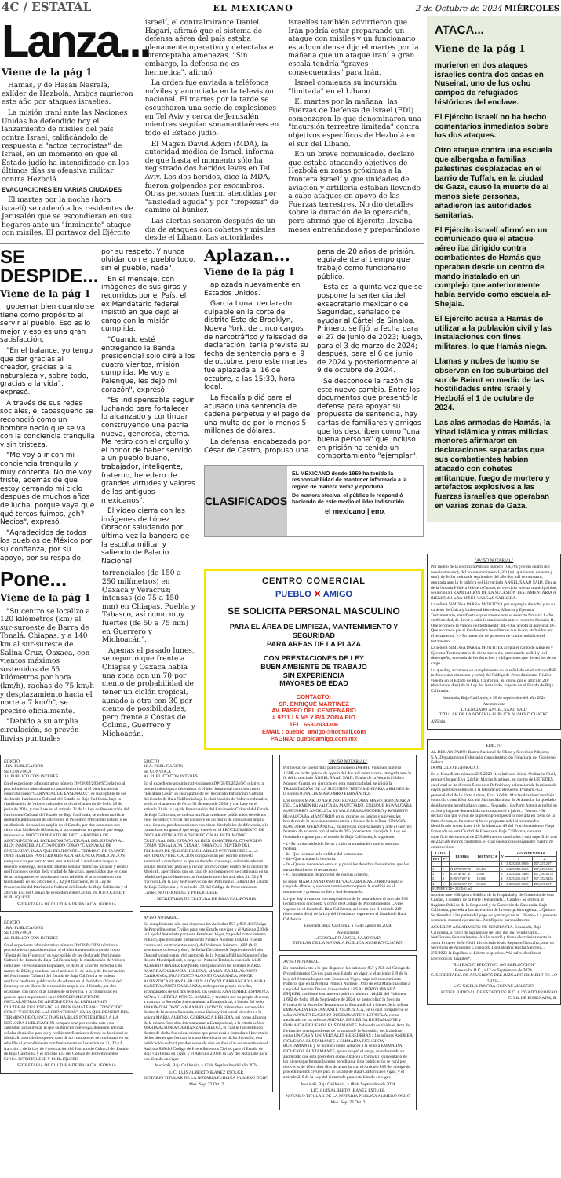4C / ESTATAL EL MEXICANO 2 de Octubre de 2024 MIÉRCOLES
Lanza...
Viene de la pág 1
Hamás, y de Hasán Nasralá, exlíder de Hezbolá. Ambos murieron este año por ataques israelíes.
La misión iraní ante las Naciones Unidas ha defendido hoy el lanzamiento de misiles del país contra Israel, calificándolo de respuesta a "actos terroristas" de Israel, en un momento en que el Estado judío ha intensificado en los últimos días su ofensiva militar contra Hezbolá.
EVACUACIONES EN VARIAS CIUDADES
El martes por la noche (hora israelí) se ordenó a los residentes de Jerusalén que se escondieran en sus hogares ante un "inminente" ataque con misiles. El portavoz del Ejército israelí, el contralmirante Daniel Hagari, afirmó que el sistema de defensa aérea del país estaba plenamente operativo y detectaba e interceptaba amenazas. "Sin embargo, la defensa no es hermética", afirmó.
La orden fue enviada a teléfonos móviles y anunciada en la televisión nacional. El martes por la tarde se escucharon una serie de explosiones en Tel Aviv y cerca de Jerusalén mientras seguían sonanantiaéreas en todo el Estado judío.
El Magen David Adom (MDA), la autoridad médica de Israel, informa de que hasta el momento sólo ha registrado dos heridos leves en Tel Aviv. Los dos heridos, dice la MDA, fueron golpeados por escombros. Otras personas fueron atendidas por "ansiedad aguda" y por "tropezar" de camino al búnker.
Las alertas sonaron después de un día de ataques con cohetes y misiles desde el Líbano. Las autoridades israelíes también advirtieron que Irán podría estar preparando un ataque con misiles y un funcionario estadounidense dijo el martes por la mañana que un ataque iraní a gran escala tendría "graves consecuencias" para Irán.
Israel comienza su incursión "limitada" en el Líbano
El martes por la mañana, las Fuerzas de Defensa de Israel (FDI) comenzaron lo que denominaron una "incursión terrestre limitada" contra objetivos específicos de Hezbolá en el sur del Líbano.
En un breve comunicado, declaró que estaba atacando objetivos de Hezbolá en zonas próximas a la frontera israelí y que unidades de aviación y artillería estaban llevando a cabo ataques en apoyo de las Fuerzas terrestres. No dio detalles sobre la duración de la operación, pero afirmó que el Ejército llevaba meses entrenándose y preparándose.
SE DESPIDE...
Viene de la pág 1
gobernar bien cuando se tiene como propósito el servir al pueblo. Eso es lo mejor y eso es una gran satisfacción.
"En el balance, yo tengo que dar gracias al creador, gracias a la naturaleza y, sobre todo, gracias a la vida", expresó.
A través de sus redes sociales, el tabasqueño se reconoció como un hombre necio que se va con la conciencia tranquila y sin tristeza.
"Me voy a ir con mi conciencia tranquila y muy contenta. No me voy triste, además de que estoy cerrando mi ciclo después de muchos años de lucha, porque vaya que qué tercos fuimos, ¿eh? Necios", expresó.
"Agradecidos de todos los pueblos de México por su confianza, por su apoyo, por su respaldo, por su respeto. Y nunca olvidar con el pueblo todo, sin el pueblo, nada".
En el mensaje, con imágenes de sus giras y recorridos por el País, el ex Mandatario federal insistió en que dejó el cargo con la misión cumplida.
"Cuando esté entregando la Banda presidencial solo diré a los cuatro vientos, misión cumplida. Me voy a Palenque, les dejo mi corazón", expresó.
"Es indispensable seguir luchando para fortalecer lo alcanzado y continuar construyendo una patria nueva, generosa, eterna. Me retiro con el orgullo y el honor de haber servido a un pueblo bueno, trabajador, inteligente, fraterno, heredero de grandes virtudes y valores de los antiguos mexicanos".
El video cierra con las imágenes de López Obrador saludando por última vez la bandera de la escolta militar y saliendo de Palacio Nacional.
Aplazan...
Viene de la pág 1
aplazada nuevamente en Estados Unidos.
García Luna, declarado culpable en la corte del distrito Este de Brooklyn, Nueva York, de cinco cargos de narcotráfico y falsedad de declaración, tenía prevista su fecha de sentencia para el 9 de octubre, pero este martes fue aplazada al 16 de octubre, a las 15:30, hora local.
La fiscalía pidió para el acusado una sentencia de cadena perpetua y el pago de una multa de por lo menos 5 millones de dólares.
La defensa, encabezada por César de Castro, propuso una pena de 20 años de prisión, equivalente al tiempo que trabajó como funcionario público.
Esta es la quinta vez que se pospone la sentencia del exsecretario mexicano de Seguridad, señalado de ayudar al Cártel de Sinaloa. Primero, se fijó la fecha para el 27 de junio de 2023; luego, para el 3 de marzo de 2024; después, para el 6 de junio de 2024 y posteriormente al 9 de octubre de 2024.
Se desconoce la razón de este nuevo cambio. Entre los documentos que presentó la defensa para apoyar su propuesta de sentencia, hay cartas de familiares y amigos que los describen como "una buena persona" que incluso en prisión ha tenido un comportamiento "ejemplar".
CLASIFICADOS
EL MEXICANO desde 1959 ha tenido la responsabilidad de mantener informada a la región de manera veraz y oportuna.
De manera efeciva, el público le respondió haciendo de este medio el líder indiscutido.
el mexicano | emx
Pone...
Viene de la pág 1
"Su centro se localizó a 120 kilómetros (km) al sur-suroeste de Barra de Tonalá, Chiapas, y a 140 km al sur-sureste de Salina Cruz, Oaxaca, con vientos máximos sostenidos de 55 kilómetros por hora (km/h), rachas de 75 km/h y desplazamiento hacia el norte a 7 km/h", se precisó oficialmente.
"Debido a su amplia circulación, se prevén lluvias puntuales torrenciales (de 150 a 250 milímetros) en Oaxaca y Veracruz; intensas (de 75 a 150 mm) en Chiapas, Puebla y Tabasco, así como muy fuertes (de 50 a 75 mm) en Guerrero y Michoacán".
Apenas el pasado lunes, se reportó que frente a Chiapas y Oaxaca había una zona con un 70 por ciento de probabilidad de tener un ciclón tropical, aunado a otra con 30 por ciento de posibilidades, pero frente a Costas de Colima, Guerrero y Michoacán.
CENTRO COMERCIAL
PUEBLO ✕ AMIGO
SE SOLICITA PERSONAL MASCULINO
PARA EL ÁREA DE LIMPIEZA, MANTENIMIENTO Y SEGURIDAD
PARA AREAS DE LA PLAZA
CON PRESTACIONES DE LEY
BUEN AMBIENTE DE TRABAJO
SIN EXPERIENCIA
MAYORES DE EDAD
CONTACTO:
SR. ENRIQUE MARTINEZ
AV. PASEO DEL CENTENARIO
# 9211 L5 M5 Y P/A ZONA RIO
TEL. 663-2034306
EMAIL : pueblo_amigo@hotmail.com
PAGINA: puebloamigo.com.mx
EDICTO
1RA. PUBLICACION
SE CONVOCA
AL PUBLICO CON INTERES
En el expediente administrativo número DPCP/02/2024/SC relativo al procedimiento administrativo para determinar si el bien inmaterial conocido como "CARNAVAL DE ENSENADA", es susceptible de ser declarado Patrimonio Cultural del Estado de Baja California bajo la clasificación de Valores culturales se dictó el acuerdo de fecha 18 de junio de 2024, y con base en el artículo 31 de la Ley de Preservación del Patrimonio Cultural del Estado de Baja California, se ordena notificar mediante publicación de edictos en el Periódico Oficial del Estado y en un diario de circulación amplia en el Estado, por dos ocasiones con cinco días hábiles de diferencia, a la comunidad en general que tenga interés en el PROCEDIMIENTO DE DECLARATORIA DE ADSCRIPCION AL PATRIMONIO CULTURAL DEL ESTADO AL BIEN INMATERIAL CONOCIDO COMO "CARNAVAL DE ENSENADA", PARA QUE DENTRO DEL TERMINO DE QUINCE DIAS HABILES POSTERIORES A LA SEGUNDA PUBLICACION comparezcan por escrito ante esta autoridad a manifestar lo que su derecho convenga, debiendo además señalar domicilio para oír y recibir notificaciones dentro de la ciudad de Mexicali, apercibidos que en caso de no comparecer se continuará en su rebeldía el procedimiento con fundamento en los artículos 31, 32 y 8 fracción I, de la Ley de Preservación del Patrimonio Cultural del Estado de Baja California y el artículo 133 del Código de Procedimientos Civiles. NOTIFIQUESE Y PUBLIQUESE.
SECRETARIA DE CULTURA DE BAJA CALIFORNIA
EDICTO
1RA. PUBLICACION
SE CONVOCA
AL PUBLICO CON INTERES
En el expediente administrativo número DPCP/01/2024 relativo al procedimiento para determinar si el bien inmaterial conocido como "Fiesta de las Fronteras" es susceptible de ser declarado Patrimonio Cultural del Estado de Baja California bajo la clasificación de Valores culturales - Festividades Populares, se dictó el acuerdo de fecha 1 de marzo de 2024, y con base en el artículo 31 de la Ley de Preservación del Patrimonio Cultural del Estado de Baja California, se ordena notificar mediante publicación de edictos en el Periódico Oficial del Estado y en un diario de circulación amplia en el Estado, por dos ocasiones con cinco días hábiles de diferencia, a la comunidad en general que tenga interés en el PROCEDIMIENTO DE DECLARATORIA DE ADSCRIPCION AL PATRIMONIO CULTURAL DEL ESTADO AL BIEN INMATERIAL CONOCIDO COMO "FIESTA DE LAS FRONTERAS", PARA QUE DENTRO DEL TERMINO DE QUINCE DIAS HABILES POSTERIORES A LA SEGUNDA PUBLICACION comparezcan por escrito ante esta autoridad a manifestar lo que su derecho convenga, debiendo además señalar domicilio para oír y recibir notificaciones dentro de la ciudad de Mexicali, apercibidos que en caso de no comparecer se continuará en su rebeldía el procedimiento con fundamento en los artículos 31, 32 y 8 fracción I, de la Ley de Preservación del Patrimonio Cultural del Estado de Baja California y el artículo 133 del Código de Procedimientos Civiles. NOTIFIQUESE Y PUBLIQUESE.
SECRETARIA DE CULTURA DE BAJA CALIFORNIA
EDICTO
1RA. PUBLICACION
SE CONVOCA
AL PUBLICO CON INTERES
En el expediente administrativo número DPCP/03/2024/SC relativo al procedimiento para determinar si el bien inmaterial conocido como "Ensalada Cesar" es susceptible de ser declarado Patrimonio Cultural del Estado de Baja California bajo la clasificación de Valores culturales, se dictó el acuerdo de fecha 31 de enero de 2024, y con base en el artículo 31 de la Ley de Preservación del Patrimonio Cultural del Estado de Baja California, se ordena notificar mediante publicación de edictos en el Periódico Oficial del Estado y en un diario de circulación amplia en el Estado, por dos ocasiones con cinco días hábiles de diferencia, a la comunidad en general que tenga interés en el PROCEDIMIENTO DE DECLARATORIA DE ADSCRIPCION AL PATRIMONIO CULTURAL DEL ESTADO AL BIEN INMATERIAL CONOCIDO COMO "ENSALADA CESAR", PARA QUE DENTRO DEL TERMINO DE QUINCE DIAS HABILES POSTERIORES A LA SEGUNDA PUBLICACION comparezcan por escrito ante esta autoridad a manifestar lo que su derecho convenga, debiendo además señalar domicilio para oír y recibir notificaciones dentro de la ciudad de Mexicali, apercibidos que en caso de no comparecer se continuará en su rebeldía el procedimiento con fundamento en los artículos 31, 32 y 8 fracción I, de la Ley de Preservación del Patrimonio Cultural del Estado de Baja California y el artículo 133 del Código de Procedimientos Civiles. NOTIFIQUESE Y PUBLIQUESE.
SECRETARIA DE CULTURA DE BAJA CALIFORNIA
AVISO NOTARIAL
En cumplimiento a lo que disponen los Artículos 857 y 858 del Código de Procedimientos Civiles para este Estado en vigor y el Artículo 210 de la Ley del Notariado para este Estado en Vigor, hago del conocimiento Público, que mediante Instrumento Público Número 114,411 (Ciento catorce mil cuatrocientos once), del Volumen Número 1,682 (Mil seiscientos ochenta y dos), de fecha Diecisiete de Septiembre del año Dos mil veinticuatro, del protocolo de la Notaría Pública Número Ocho de esta Municipalidad, a cargo del Notario Titular, Licenciado LUIS ALBERTO IBAÑEZ ESQUER, comparecieron los señores MARIA AURORA CARRANZA HEREDIA, MARIA ISABEL ALONSO CARRANZA, FRANCISCO ALONSO CARRANZA, JORGE ALONZO CARRANZA, RUBEN ALONZO CARRANZA Y LAURA YANET ALONSO CARRANZA, todos por su propio derecho, acompañados de sus dos testigos, las señoras ANA ISABEL ESPINOZA MOYA Y LETICIA PONCE JUAREZ, y también por su propio derecho, a tramitar la Sucesión Intestamentaria Extrajudicial, a bienes del señor MAXIMO ALONSO o MAXIMO ALONZO, hábiendose reconocido dentro de la misma Sucesión, como Única y Universal Heredera a la señora MARIA AURORA CARRANZA HEREDIA, así como Albacea de la misma Sucesión Intestamentaria Extrajudicial, a la citada señora MARIA AURORA CARRANZA HEREDIA, el cual le fue instituido dentro de dicha Sucesión, mismo que procederá a formular el Inventario de los bienes que forman la masa Hereditaria de dicha Sucesión, esta publicación se hará por dos veces de diez en diez días de acuerdo con el Artículo 858 del Código de Procedimientos Civiles para el Estado de Baja California en vigor, y el Artículo 210 de la Ley del Notariado para este Estado en vigor.
Mexicali, Baja California, a 17 de Septiembre del año 2024
LIC. LUIS ALBERTO IBAÑEZ ESQUER
NOTARIO TITULAR DE LA NOTARIA PUBLICA NUMERO OCHO
Mex. Sep. 22 Oct. 2
"AVISO NOTARIAL"
Por medio de la escritura pública número 104,481, volumen número 1,588, de fecha quince de agosto del dos mil veinticuatro, otorgada ante la fe del Licenciado ÁNGEL SAAD SAID, Titular de la Notaría Pública Número Cuatro, en ejercicio en esta municipalidad, se inició la TRAMITACIÓN DE LA SUCESIÓN TESTAMENTARIA a BIENES de la señora IGNACIA MASCORRO FERNÁNDEZ.
Los señores MARCO ANTONIO RUVALCABA MASCORRO, MARIA DEL CARMEN RUVALCABA MASCORRO, ENRIQUE RUVALCABA MASCORRO, ANGELICA RUVALCABA MASCORRO y ROBERTO RUVALCABA MASCORRO en su carácter de únicos y universales herederos de la sucesión testamentaria a bienes de la señora IGNACIA MASCORRO FERNÁNDEZ, manifiestan expresamente y ante el suscrito Notario, de acuerdo con el artículo 205 (doscientos cinco) de la Ley del Notariado vigente para el estado de Baja California, lo siguiente:
- I.- Su conformidad de llevar a cabo la tramitación ante la suscrita Notaría.
- II.- Que reconocen la validez del testamento.
- III.- Que aceptan la herencia.
- IV.- Que se reconocen entre sí y por sí los derechos hereditarios que les son atribuidos en el testamento.
- V.- Su intención de proceder de común acuerdo.
El señor MARCO ANTONIO RUVALCABA MASCORRO acepta el cargo de albacea y ejecutor testamentario que se le confirió en el testamento y protesta su fiel y leal desempeño.
Lo que doy a conocer en cumplimiento de lo señalado en el artículo 858 (ochocientos cincuenta y ocho) del Código de Procedimientos Civiles vigente en el Estado de Baja California, así como por el artículo 210 (doscientos diez) de la Ley del Notariado, vigente en el Estado de Baja California.
Ensenada, Baja California, a 15 de agosto de 2024.
Atentamente
LICENCIADO ÁNGEL SAAD SAID,
TITULAR DE LA NOTARÍA PÚBLICA NÚMERO CUATRO.
AVISO NOTARIAL
En cumplimiento a lo que disponen los artículos 857 y 858 del Código de Procedimientos Civiles para este Estado en vigor, y el artículo 210 de la Ley del Notariado para este Estado en Vigor, hago del conocimiento Público, que en la Notaría Publica Número Ocho de esta Municipalidad a cargo del Notario Titular, Licenciado LUIS ALBERTO IBAÑEZ ESQUER, mediante instrumento público número 114,421 del Volumen 1,682 de fecha 18 de Septiembre de 2024, se protocolizó la Sección Primera de la Sucesión Testamentaria Extrajudicial a bienes de la señora EMMA AIDA BUSTAMANTE VILDOSOLA, en la cual compareció el señor ADOLFO EUGENIO BUSTAMANTE VILDOSOLA, como apoderado de las señoras ANDREA FIGUEROA BUSTAMANTE y EMMAIDA FIGUEROA BUSTAMANTE, habiendo exhibido el Acta de Defunción correspondiente de la autora de la Sucesión; declarándose como UNICAS Y UNIVERSALES HEREDERAS a las señoras ANDREA FIGUEROA BUSTAMANTE Y EMMAIDA FIGUEROA BUSTAMANTE y se nombró como Albacea a la señora EMMAIDA FIGUEROA BUSTAMANTE, quien aceptó el cargo, manifestando su apoderado que ésta procederá como Albacea a formular el inventario de los bienes que forman la masa hereditaria. Esta publicación se hará por dos veces de 10 en diez días de acuerdo con el Artículo 858 del código de procedimientos civiles para el Estado de Baja California en vigor, y el artículo 210 de la Ley del Notariado para este Estado en vigor.
Mexicali, Baja California, a 18 de Septiembre de 2024
LIC. LUIS ALBERTO IBAÑEZ ESQUER
NOTARIO TITULAR DE LA NOTARIA PUBLICA NUMERO OCHO
Mex. Sep. 22 Oct. 2
ATACA...
Viene de la pág 1
murieron en dos ataques israelíes contra dos casas en Nuseirat, uno de los ocho campos de refugiados históricos del enclave.
El Ejército israelí no ha hecho comentarios inmediatos sobre los dos ataques.
Otro ataque contra una escuela que albergaba a familias palestinas desplazadas en el barrio de Tuffah, en la ciudad de Gaza, causó la muerte de al menos siete personas, añadieron las autoridades sanitarias.
El Ejército israelí afirmó en un comunicado que el ataque aéreo iba dirigido contra combatientes de Hamás que operaban desde un centro de mando instalado en un complejo que anteriormente había servido como escuela al-Shejaia.
El Ejército acusa a Hamás de utilizar a la población civil y las instalaciones con fines militares, lo que Hamás niega.
Llamas y nubes de humo se observan en los suburbios del sur de Beirut en medio de las hostilidades entre Israel y Hezbolá el 1 de octubre de 2024.
Las alas armadas de Hamás, la Yihad Islámica y otras milicias menores afirmaron en declaraciones separadas que sus combatientes habían atacado con cohetes antitanque, fuego de mortero y artefactos explosivos a las fuerzas israelíes que operaban en varias zonas de Gaza.
"AVISO NOTARIAL"
Por medio de la Escritura Pública número 104,701 (ciento cuatro mil setecientos uno), del volumen número 1,591 (mil quinientos noventa y uno), de fecha treinta de septiembre del año dos mil veinticuatro, otorgada ante la fe pública del Licenciado ÁNGEL SAAD SAID, Titular de la Notaría Pública Número Cuatro, en ejercicio en esta municipalidad, se inició la TRAMITACIÓN DE LA SUCESIÓN TESTAMENTARIA A BIENES del señor JESÚS VARGAS CABRERA.
La señora SIMONA PARRA MONTOYA por su propio derecho y en su carácter de Única y Universal Heredera, Albacea y Ejecutor Testamentario, manifiesta expresamente ante el suscrito Notario: I.- Su conformidad, de llevar a cabo la tramitación ante el suscrito Notario; II.- Que reconoce la validez del testamento; III.- Que acepta la herencia; IV.- Que reconoce por sí los derechos hereditarios que le son atribuidos por el testamento; V.- Su intención de proceder de conformidad con el testamento.
La señora SIMONA PARRA MONTOYA acepta el cargo de Albacea y Ejecutor Testamentario de dicha sucesión, protestando su fiel y leal desempeño, enterada de los derechos y obligaciones que tienen los de su cargo.
Lo que doy a conocer en cumplimiento de lo señalado en el artículo 858 (ochocientos cincuenta y ocho) del Código de Procedimientos Civiles vigente en el Estado de Baja California, así como por el artículo 210 (doscientos diez) de la Ley del Notariado, vigente en el Estado de Baja California.
Ensenada, Baja California, a 30 de septiembre del año 2024
Atentamente
LICENCIADO ÁNGEL SAAD SAID
TITULAR DE LA NOTARÍA PÚBLICA NÚMERO CUATRO
ASS/ain
EDICTO
AL DEMANDADO: Banco Nacional de Obras y Servicios Públicos, S.A. Departamento Fiduciario como Institución Fiduciaria del Gobierno Federal
DOMICILIO IGNORADO.
En el Expediente número 276/2023-R, relativo al Juicio Ordinario Civil, promovido por Elva Xóchitl Macías Martínez, en contra de USTEDES, en el cual se ha dictado Sentencia Definitiva y aclaracion de la misma de cuyos puntos resolutivos a la letra dicen: Resuelve. Primero.- La personalidad de la Parte Actora, Elva Xóchitl Macías Martínez también conocida como Elva Xóchitl Macías Martínez de Arámbula, ha quedado debidamente acreditada en autos... Segundo.- La Parte Actora acreditó su acción y la parte demandada no compareció a juicio... Tercero.- Se declara que por virtud de la prescripción positiva operada en favor de la Parte Actora, se ha convertido en propietaria del bien inmueble identificado como: Lote 1 de la Manzana 43 del Fraccionamiento Playa Ensenada de esta Ciudad de Ensenada, Baja California, con una superficie documental de 233.460 metros cuadrados y una superficie real de 232.540 metros cuadrados, el cual cuenta con el siguiente cuadro de construcción:
| LADO | | RUMBO | DISTANCIA | V | COORDENADAS | |
| --- | --- | --- | --- | --- | --- | --- |
| EST | PV | | | | Y | X |
| | | | | 1 | 3,525,432.6909 | 497,327.2971 |
| 1 | 2 | N 45°53'29" E | 30.483 | 2 | 3,525,453.9082 | 497,349.1839 |
| 2 | 3 | S 31°40'49" E | 2.540 | 3 | 3,525,451.7466 | 497,350.5178 |
| 3 | 4 | S 09°19'08" E | 14.980 | 4 | 3,525,436.9447 | 497,352.9435 |
| 4 | 1 | S 80°32'20" W | 26.000 | 1 | 3,525,432.6909 | 497,327.2971 |
| SUPERFICIE= 232.540 m2 | | | | | | |
Inscrito ante el Registro Público de la Propiedad y de Comercio de esta Ciudad, a nombre de la Parte Demandada... Cuarto.- Se ordena al Registro Público de la Propiedad y de Comercio de Ensenada, Baja California, proceda a la cancelación de la inscripción registral... Quinto.- Se absuelve a las partes del pago de gastos y costas... Sexto.- La presente sentencia causará ejecutoria... Notifíquese personalmente.
ACUERDO ACLARACION DE SENTENCIA. Ensenada, Baja California, a cinco de septiembre del año dos mil veinticuatro... Notifíquese Personalmente. Así lo acordó y firma electrónicamente la Jueza Primero de lo Civil, Licenciada Jesús Reynoso González, ante su Secretaria de Acuerdos Licenciada Dora Beatriz Rocha Sánchez... 276/2023-R Expídase el Edicto respectivo. *Al calce dos firmas Electrónicas ilegibles*.
"SUFRAGIO EFECTIVO: NO REELECCION"
Ensenada, B.C., a 17 de Septiembre de 2024.
C. SECRETARIA DE ACUERDOS DEL JUZGADO PRIMERO DE LO CIVIL.
LIC. GISELA DINORA CUEVAS MELECIO.
PODER JUDICIAL DE ESTADO DE B.C. JUZGADO PRIMERO CIVIL DE ENSENADA, B.